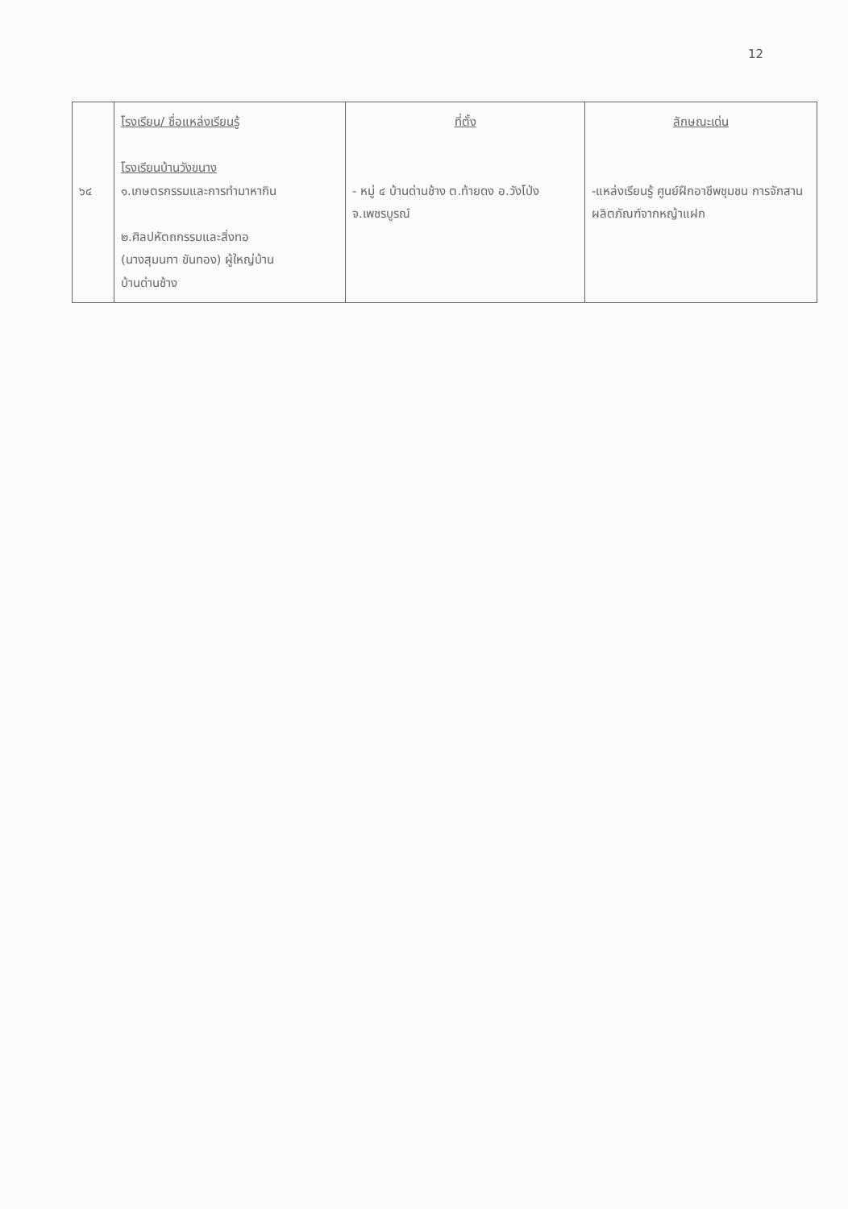12
| ๖๔ | โรงเรียน/ ชื่อแหล่งเรียนรู้ โรงเรียนบ้านวังขนาง ๑.เกษตรกรรมและการทำมาหากิน ๒.ศิลปหัตถกรรมและสิ่งทอ (นางสุมนทา ขันทอง) ผู้ใหญ่บ้าน บ้านด่านช้าง | ที่ตั้ง - หมู่ ๔ บ้านด่านช้าง ต.ท้ายดง อ.วังโป่ง จ.เพชรบูรณ์ | ลักษณะเด่น -แหล่งเรียนรู้ ศูนย์ฝึกอาชีพชุมชน การจักสานผลิตภัณฑ์จากหญ้าแฝก |